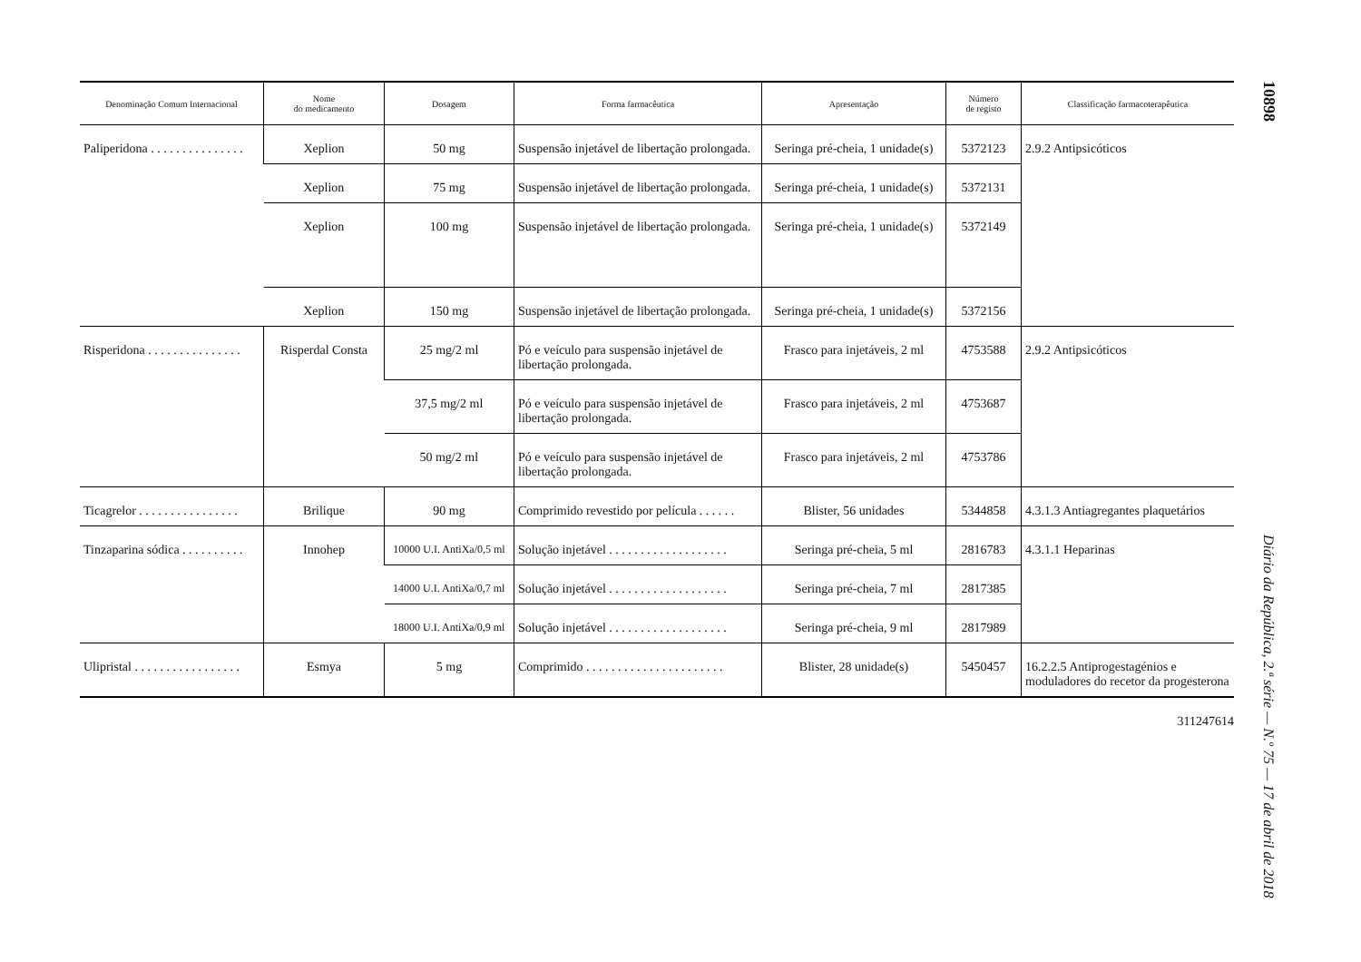| Denominação Comum Internacional | Nome do medicamento | Dosagem | Forma farmacêutica | Apresentação | Número de registo | Classificação farmacoterapêutica |
| --- | --- | --- | --- | --- | --- | --- |
| Paliperidona . . . . . . . . . . . . . . . | Xeplion | 50 mg | Suspensão injetável de libertação prolongada. | Seringa pré-cheia, 1 unidade(s) | 5372123 | 2.9.2 Antipsicóticos |
| | Xeplion | 75 mg | Suspensão injetável de libertação prolongada. | Seringa pré-cheia, 1 unidade(s) | 5372131 | |
| | Xeplion | 100 mg | Suspensão injetável de libertação prolongada. | Seringa pré-cheia, 1 unidade(s) | 5372149 | |
| | Xeplion | 150 mg | Suspensão injetável de libertação prolongada. | Seringa pré-cheia, 1 unidade(s) | 5372156 | |
| Risperidona . . . . . . . . . . . . . . . | Risperdal Consta | 25 mg/2 ml | Pó e veículo para suspensão injetável de libertação prolongada. | Frasco para injetáveis, 2 ml | 4753588 | 2.9.2 Antipsicóticos |
| | | 37,5 mg/2 ml | Pó e veículo para suspensão injetável de libertação prolongada. | Frasco para injetáveis, 2 ml | 4753687 | |
| | | 50 mg/2 ml | Pó e veículo para suspensão injetável de libertação prolongada. | Frasco para injetáveis, 2 ml | 4753786 | |
| Ticagrelor . . . . . . . . . . . . . . . . | Brilique | 90 mg | Comprimido revestido por película . . . . . . | Blister, 56 unidades | 5344858 | 4.3.1.3 Antiagregantes plaquetários |
| Tinzaparina sódica . . . . . . . . . . | Innohep | 10000 U.I. AntiXa/0,5 ml | Solução injetável . . . . . . . . . . . . . . . . . . . | Seringa pré-cheia, 5 ml | 2816783 | 4.3.1.1 Heparinas |
| | | 14000 U.I. AntiXa/0,7 ml | Solução injetável . . . . . . . . . . . . . . . . . . . | Seringa pré-cheia, 7 ml | 2817385 | |
| | | 18000 U.I. AntiXa/0,9 ml | Solução injetável . . . . . . . . . . . . . . . . . . . | Seringa pré-cheia, 9 ml | 2817989 | |
| Ulipristal . . . . . . . . . . . . . . . . . | Esmya | 5 mg | Comprimido . . . . . . . . . . . . . . . . . . . . . . | Blister, 28 unidade(s) | 5450457 | 16.2.2.5 Antiprogestagénios e moduladores do recetor da progesterona |
311247614
10898
Diário da República, 2.ª série — N.º 75 — 17 de abril de 2018